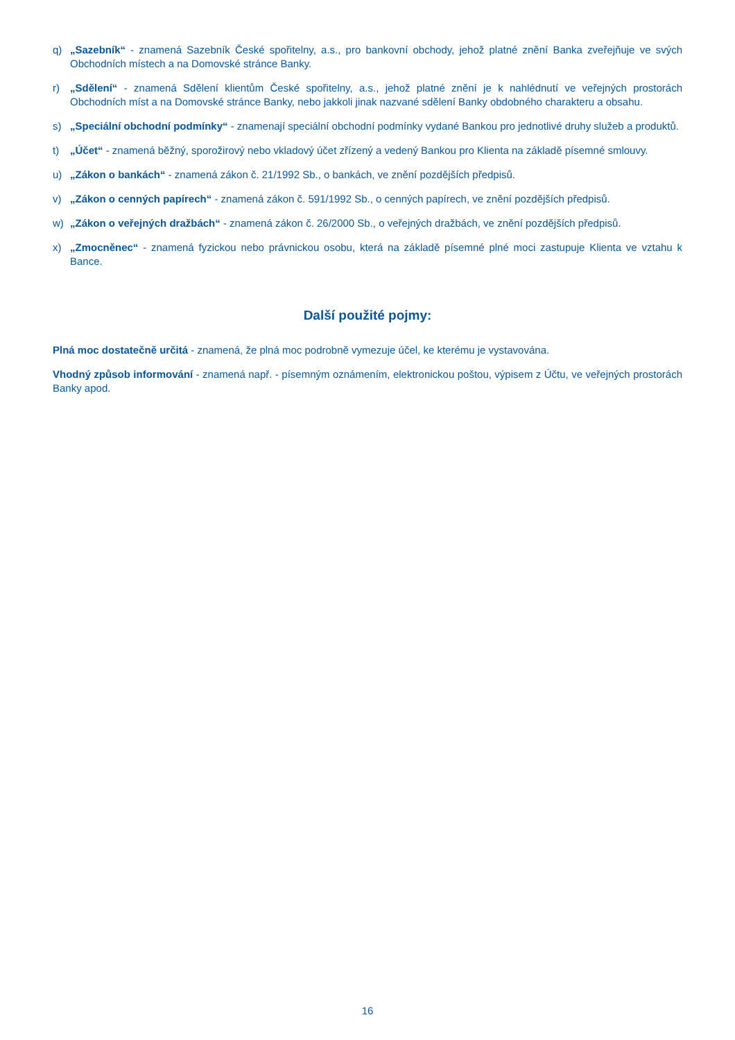q) „Sazebník“ - znamená Sazebník České spořitelny, a.s., pro bankovní obchody, jehož platné znění Banka zveřejňuje ve svých Obchodních místech a na Domovské stránce Banky.
r) „Sdělení“ - znamená Sdělení klientům České spořitelny, a.s., jehož platné znění je k nahlédnutí ve veřejných prostorách Obchodních míst a na Domovské stránce Banky, nebo jakkoli jinak nazvané sdělení Banky obdobného charakteru a obsahu.
s) „Speciální obchodní podmínky“ - znamenají speciální obchodní podmínky vydané Bankou pro jednotlivé druhy služeb a produktů.
t) „Účet“ - znamená běžný, sporožirový nebo vkladový účet zřízený a vedený Bankou pro Klienta na základě písemné smlouvy.
u) „Zákon o bankách“ - znamená zákon č. 21/1992 Sb., o bankách, ve znění pozdějších předpisů.
v) „Zákon o cenných papírech“ - znamená zákon č. 591/1992 Sb., o cenných papírech, ve znění pozdějších předpisů.
w) „Zákon o veřejných dražbách“ - znamená zákon č. 26/2000 Sb., o veřejných dražbách, ve znění pozdějších předpisů.
x) „Zmocněnec“ - znamená fyzickou nebo právnickou osobu, která na základě písemné plné moci zastupuje Klienta ve vztahu k Bance.
Další použité pojmy:
Plná moc dostatečně určitá - znamená, že plná moc podrobně vymezuje účel, ke kterému je vystavována.
Vhodný způsob informování - znamená např. - písemným oznámením, elektronickou poštou, výpisem z Účtu, ve veřejných prostorách Banky apod.
16